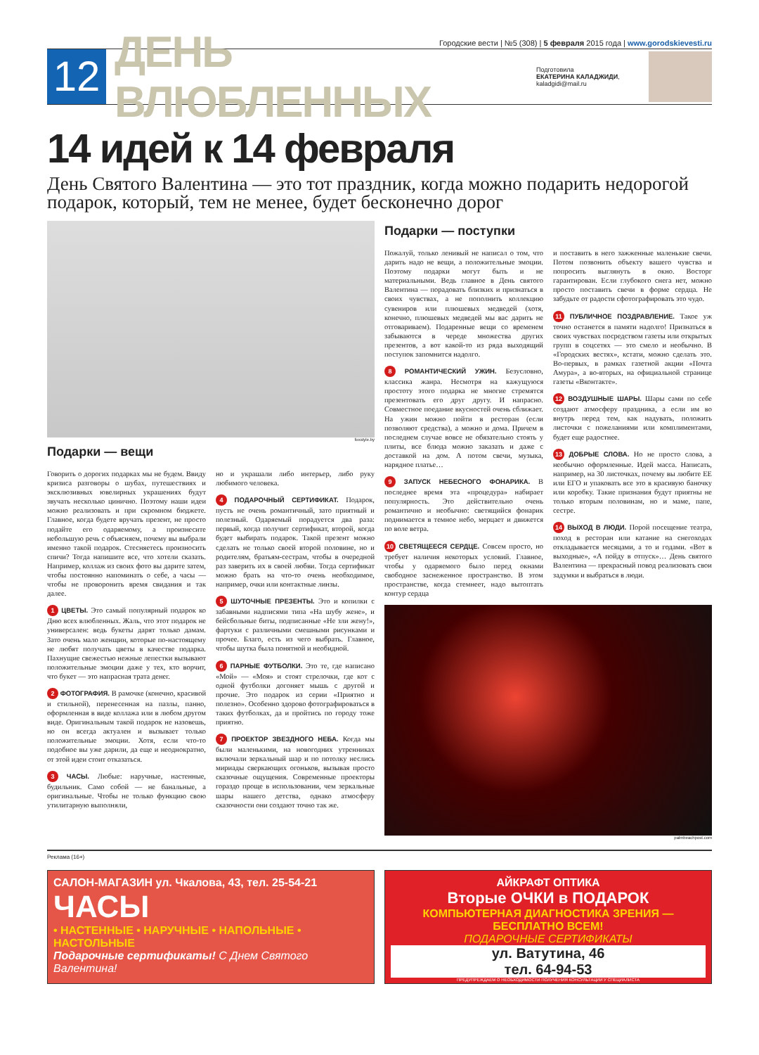Городские вести | №5 (308) | 5 февраля 2015 года | www.gorodskievesti.ru
12
ДЕНЬ ВЛЮБЛЕННЫХ
Подготовила
ЕКАТЕРИНА КАЛАДЖИДИ,
kaladgidi@mail.ru
14 идей к 14 февраля
День Святого Валентина — это тот праздник, когда можно подарить недорогой подарок, который, тем не менее, будет бесконечно дорог
foxstyle.by
Подарки — вещи
Говорить о дорогих подарках мы не будем. Ввиду кризиса разговоры о шубах, путешествиях и эксклюзивных ювелирных украшениях будут звучать несколько цинично. Поэтому наши идеи можно реализовать и при скромном бюджете. Главное, когда будете вручать презент, не просто подайте его одаряемому, а произнесите небольшую речь с объясняем, почему вы выбрали именно такой подарок. Стесняетесь произносить спичи? Тогда напишите все, что хотели сказать. Например, коллаж из своих фото вы дарите затем, чтобы постоянно напоминать о себе, а часы — чтобы не проворонить время свидания и так далее.
1 ЦВЕТЫ. Это самый популярный подарок ко Дню всех влюбленных. Жаль, что этот подарок не универсален: ведь букеты дарят только дамам. Зато очень мало женщин, которые по-настоящему не любят получать цветы в качестве подарка. Пахнущие свежестью нежные лепестки вызывают положительные эмоции даже у тех, кто ворчит, что букет — это напрасная трата денег.
2 ФОТОГРАФИЯ. В рамочке (конечно, красивой и стильной), перенесенная на пазлы, панно, оформленная в виде коллажа или в любом другом виде. Оригинальным такой подарок не назовешь, но он всегда актуален и вызывает только положительные эмоции. Хотя, если что-то подобное вы уже дарили, да еще и неоднократно, от этой идеи стоит отказаться.
3 ЧАСЫ. Любые: наручные, настенные, будильник. Само собой — не банальные, а оригинальные. Чтобы не только функцию свою утилитарную выполняли,
но и украшали либо интерьер, либо руку любимого человека.
4 ПОДАРОЧНЫЙ СЕРТИФИКАТ. Подарок, пусть не очень романтичный, зато приятный и полезный. Одаряемый порадуется два раза: первый, когда получит сертификат, второй, когда будет выбирать подарок. Такой презент можно сделать не только своей второй половине, но и родителям, братьям-сестрам, чтобы в очередной раз заверить их в своей любви. Тогда сертификат можно брать на что-то очень необходимое, например, очки или контактные линзы.
5 ШУТОЧНЫЕ ПРЕЗЕНТЫ. Это и копилки с забавными надписями типа «На шубу жене», и бейсбольные биты, подписанные «Не зли жену!», фартуки с различными смешными рисунками и прочее. Благо, есть из чего выбрать. Главное, чтобы шутка была понятной и необидной.
6 ПАРНЫЕ ФУТБОЛКИ. Это те, где написано «Мой» — «Моя» и стоят стрелочки, где кот с одной футболки догоняет мышь с другой и прочие. Это подарок из серии «Приятно и полезно». Особенно здорово фотографироваться в таких футболках, да и пройтись по городу тоже приятно.
7 ПРОЕКТОР ЗВЕЗДНОГО НЕБА. Когда мы были маленькими, на новогодних утренниках включали зеркальный шар и по потолку неслись мириады сверкающих огоньков, вызывая просто сказочные ощущения. Современные проекторы гораздо проще в использовании, чем зеркальные шары нашего детства, однако атмосферу сказочности они создают точно так же.
Подарки — поступки
Пожалуй, только ленивый не написал о том, что дарить надо не вещи, а положительные эмоции. Поэтому подарки могут быть и не материальными. Ведь главное в День святого Валентина — порадовать близких и признаться в своих чувствах, а не пополнить коллекцию сувениров или плюшевых медведей (хотя, конечно, плюшевых медведей мы вас дарить не отговариваем). Подаренные вещи со временем забываются в череде множества других презентов, а вот какой-то из ряда выходящий поступок запомнится надолго.
8 РОМАНТИЧЕСКИЙ УЖИН. Безусловно, классика жанра. Несмотря на кажущуюся простоту этого подарка не многие стремятся презентовать его друг другу. И напрасно. Совместное поедание вкусностей очень сближает. На ужин можно пойти в ресторан (если позволяют средства), а можно и дома. Причем в последнем случае вовсе не обязательно стоять у плиты, все блюда можно заказать и даже с доставкой на дом. А потом свечи, музыка, нарядное платье…
9 ЗАПУСК НЕБЕСНОГО ФОНАРИКА. В последнее время эта «процедура» набирает популярность. Это действительно очень романтично и необычно: светящийся фонарик поднимается в темное небо, мерцает и движется по воле ветра.
10 СВЕТЯЩЕЕСЯ СЕРДЦЕ. Совсем просто, но требует наличия некоторых условий. Главное, чтобы у одаряемого было перед окнами свободное заснеженное пространство. В этом пространстве, когда стемнеет, надо вытоптать контур сердца
и поставить в него зажженные маленькие свечи. Потом позвонить объекту вашего чувства и попросить выглянуть в окно. Восторг гарантирован. Если глубокого снега нет, можно просто поставить свечи в форме сердца. Не забудьте от радости сфотографировать это чудо.
11 ПУБЛИЧНОЕ ПОЗДРАВЛЕНИЕ. Такое уж точно останется в памяти надолго! Признаться в своих чувствах посредством газеты или открытых групп в соцсетях — это смело и необычно. В «Городских вестях», кстати, можно сделать это. Во-первых, в рамках газетной акции «Почта Амура», а во-вторых, на официальной странице газеты «Вконтакте».
12 ВОЗДУШНЫЕ ШАРЫ. Шары сами по себе создают атмосферу праздника, а если им во внутрь перед тем, как надувать, положить листочки с пожеланиями или комплиментами, будет еще радостнее.
13 ДОБРЫЕ СЛОВА. Но не просто слова, а необычно оформленные. Идей масса. Написать, например, на 30 листочках, почему вы любите ЕЕ или ЕГО и упаковать все это в красивую баночку или коробку. Такие признания будут приятны не только вторым половинам, но и маме, папе, сестре.
14 ВЫХОД В ЛЮДИ. Порой посещение театра, поход в ресторан или катание на снегоходах откладывается месяцами, а то и годами. «Вот в выходные», «А пойду в отпуск»… День святого Валентина — прекрасный повод реализовать свои задумки и выбраться в люди.
palmbeachpost.com
Реклама (16+)
САЛОН-МАГАЗИН ул. Чкалова, 43, тел. 25-54-21
ЧАСЫ
• НАСТЕННЫЕ • НАРУЧНЫЕ • НАПОЛЬНЫЕ • НАСТОЛЬНЫЕ
Подарочные сертификаты! С Днем Святого Валентина!
АЙКРАФТ ОПТИКА
Вторые ОЧКИ в ПОДАРОК
КОМПЬЮТЕРНАЯ ДИАГНОСТИКА ЗРЕНИЯ — БЕСПЛАТНО ВСЕМ!
ПОДАРОЧНЫЕ СЕРТИФИКАТЫ
ул. Ватутина, 46
тел. 64-94-53
ПРЕДУПРЕЖДАЕМ О НЕОБХОДИМОСТИ ПОЛУЧЕНИЯ КОНСУЛЬТАЦИИ У СПЕЦИАЛИСТА